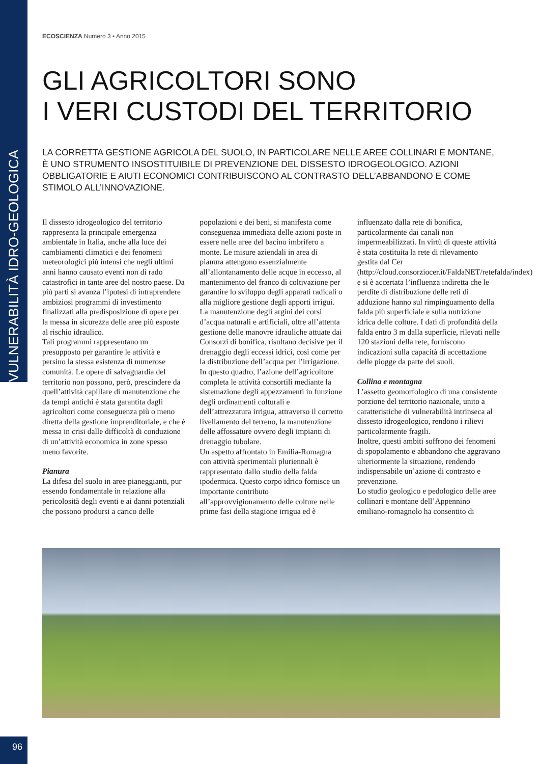ECOSCIENZA Numero 3 • Anno 2015
GLI AGRICOLTORI SONO
I VERI CUSTODI DEL TERRITORIO
LA CORRETTA GESTIONE AGRICOLA DEL SUOLO, IN PARTICOLARE NELLE AREE COLLINARI E MONTANE, È UNO STRUMENTO INSOSTITUIBILE DI PREVENZIONE DEL DISSESTO IDROGEOLOGICO. AZIONI OBBLIGATORIE E AIUTI ECONOMICI CONTRIBUISCONO AL CONTRASTO DELL’ABBANDONO E COME STIMOLO ALL’INNOVAZIONE.
Il dissesto idrogeologico del territorio rappresenta la principale emergenza ambientale in Italia, anche alla luce dei cambiamenti climatici e dei fenomeni meteorologici più intensi che negli ultimi anni hanno causato eventi non di rado catastrofici in tante aree del nostro paese. Da più parti si avanza l’ipotesi di intraprendere ambiziosi programmi di investimento finalizzati alla predisposizione di opere per la messa in sicurezza delle aree più esposte al rischio idraulico.
Tali programmi rappresentano un presupposto per garantire le attività e persino la stessa esistenza di numerose comunità. Le opere di salvaguardia del territorio non possono, però, prescindere da quell’attività capillare di manutenzione che da tempi antichi è stata garantita dagli agricoltori come conseguenza più o meno diretta della gestione imprenditoriale, e che è messa in crisi dalle difficoltà di conduzione di un’attività economica in zone spesso meno favorite.
Pianura
La difesa del suolo in aree pianeggianti, pur essendo fondamentale in relazione alla pericolosità degli eventi e ai danni potenziali che possono prodursi a carico delle popolazioni e dei beni, si manifesta come conseguenza immediata delle azioni poste in essere nelle aree del bacino imbrifero a monte. Le misure aziendali in area di pianura attengono essenzialmente all’allontanamento delle acque in eccesso, al mantenimento del franco di coltivazione per garantire lo sviluppo degli apparati radicali o alla migliore gestione degli apporti irrigui.
La manutenzione degli argini dei corsi d’acqua naturali e artificiali, oltre all’attenta gestione delle manovre idrauliche attuate dai Consorzi di bonifica, risultano decisive per il drenaggio degli eccessi idrici, così come per la distribuzione dell’acqua per l’irrigazione.
In questo quadro, l’azione dell’agricoltore completa le attività consortili mediante la sistemazione degli appezzamenti in funzione degli ordinamenti colturali e dell’attrezzatura irrigua, attraverso il corretto livellamento del terreno, la manutenzione delle affossature ovvero degli impianti di drenaggio tubolare.
Un aspetto affrontato in Emilia-Romagna con attività sperimentali pluriennali è rappresentato dallo studio della falda ipodermica. Questo corpo idrico fornisce un importante contributo all’approvvigionamento delle colture nelle prime fasi della stagione irrigua ed è influenzato dalla rete di bonifica, particolarmente dai canali non impermeabilizzati. In virtù di queste attività è stata costituita la rete di rilevamento gestita dal Cer (http://cloud.consorziocer.it/FaldaNET/retefalda/index) e si è accertata l’influenza indiretta che le perdite di distribuzione delle reti di adduzione hanno sul rimpinguamento della falda più superficiale e sulla nutrizione idrica delle colture. I dati di profondità della falda entro 3 m dalla superficie, rilevati nelle 120 stazioni della rete, forniscono indicazioni sulla capacità di accettazione delle piogge da parte dei suoli.
Collina e montagna
L’assetto geomorfologico di una consistente porzione del territorio nazionale, unito a caratteristiche di vulnerabilità intrinseca al dissesto idrogeologico, rendono i rilievi particolarmente fragili.
Inoltre, questi ambiti soffrono dei fenomeni di spopolamento e abbandono che aggravano ulteriormente la situazione, rendendo indispensabile un’azione di contrasto e prevenzione.
Lo studio geologico e pedologico delle aree collinari e montane dell’Appennino emiliano-romagnolo ha consentito di
VULNERABILITÀ IDRO-GEOLOGICA
96